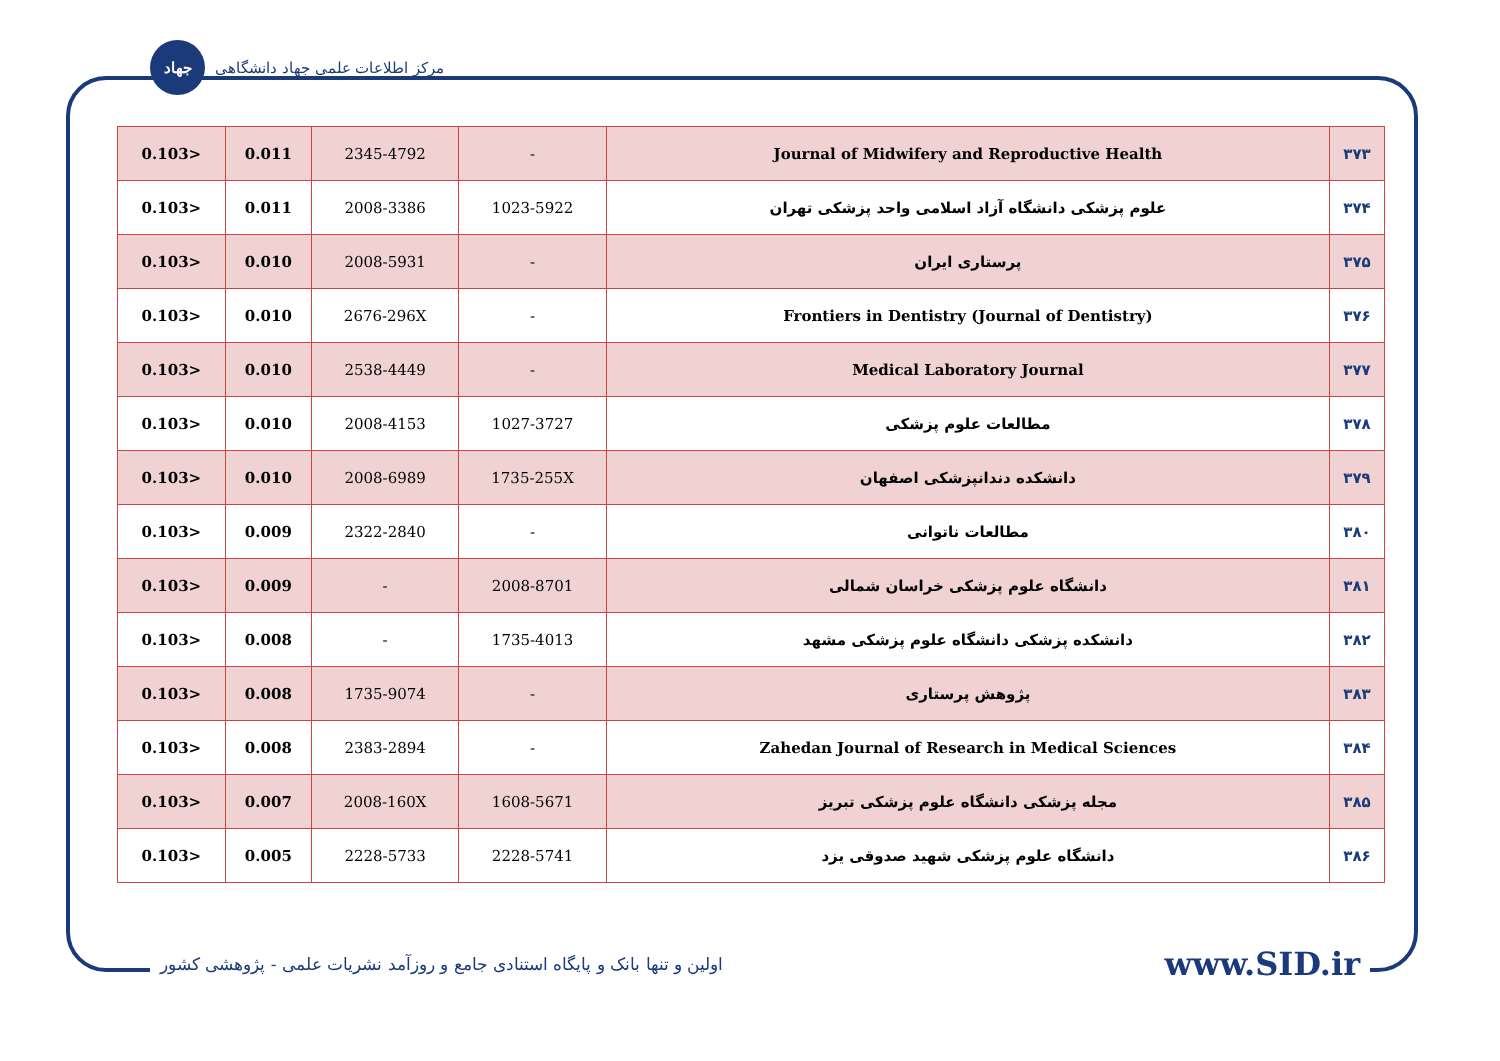جهاد
مرکز اطلاعات علمی جهاد دانشگاهی
| 0.103> | 0.011 | 2345-4792 | - | Journal of Midwifery and Reproductive Health | ۳۷۳ |
| 0.103> | 0.011 | 2008-3386 | 1023-5922 | علوم پزشکی دانشگاه آزاد اسلامی واحد پزشکی تهران | ۳۷۴ |
| 0.103> | 0.010 | 2008-5931 | - | پرستاری ایران | ۳۷۵ |
| 0.103> | 0.010 | 2676-296X | - | Frontiers in Dentistry (Journal of Dentistry) | ۳۷۶ |
| 0.103> | 0.010 | 2538-4449 | - | Medical Laboratory Journal | ۳۷۷ |
| 0.103> | 0.010 | 2008-4153 | 1027-3727 | مطالعات علوم پزشکی | ۳۷۸ |
| 0.103> | 0.010 | 2008-6989 | 1735-255X | دانشکده دندانپزشکی اصفهان | ۳۷۹ |
| 0.103> | 0.009 | 2322-2840 | - | مطالعات ناتوانی | ۳۸۰ |
| 0.103> | 0.009 | - | 2008-8701 | دانشگاه علوم پزشکی خراسان شمالی | ۳۸۱ |
| 0.103> | 0.008 | - | 1735-4013 | دانشکده پزشکی دانشگاه علوم پزشکی مشهد | ۳۸۲ |
| 0.103> | 0.008 | 1735-9074 | - | پژوهش پرستاری | ۳۸۳ |
| 0.103> | 0.008 | 2383-2894 | - | Zahedan Journal of Research in Medical Sciences | ۳۸۴ |
| 0.103> | 0.007 | 2008-160X | 1608-5671 | مجله پزشکی دانشگاه علوم پزشکی تبریز | ۳۸۵ |
| 0.103> | 0.005 | 2228-5733 | 2228-5741 | دانشگاه علوم پزشکی شهید صدوقی یزد | ۳۸۶ |
اولین و تنها بانک و پایگاه استنادی جامع و روزآمد نشریات علمی - پژوهشی کشور www.SID.ir